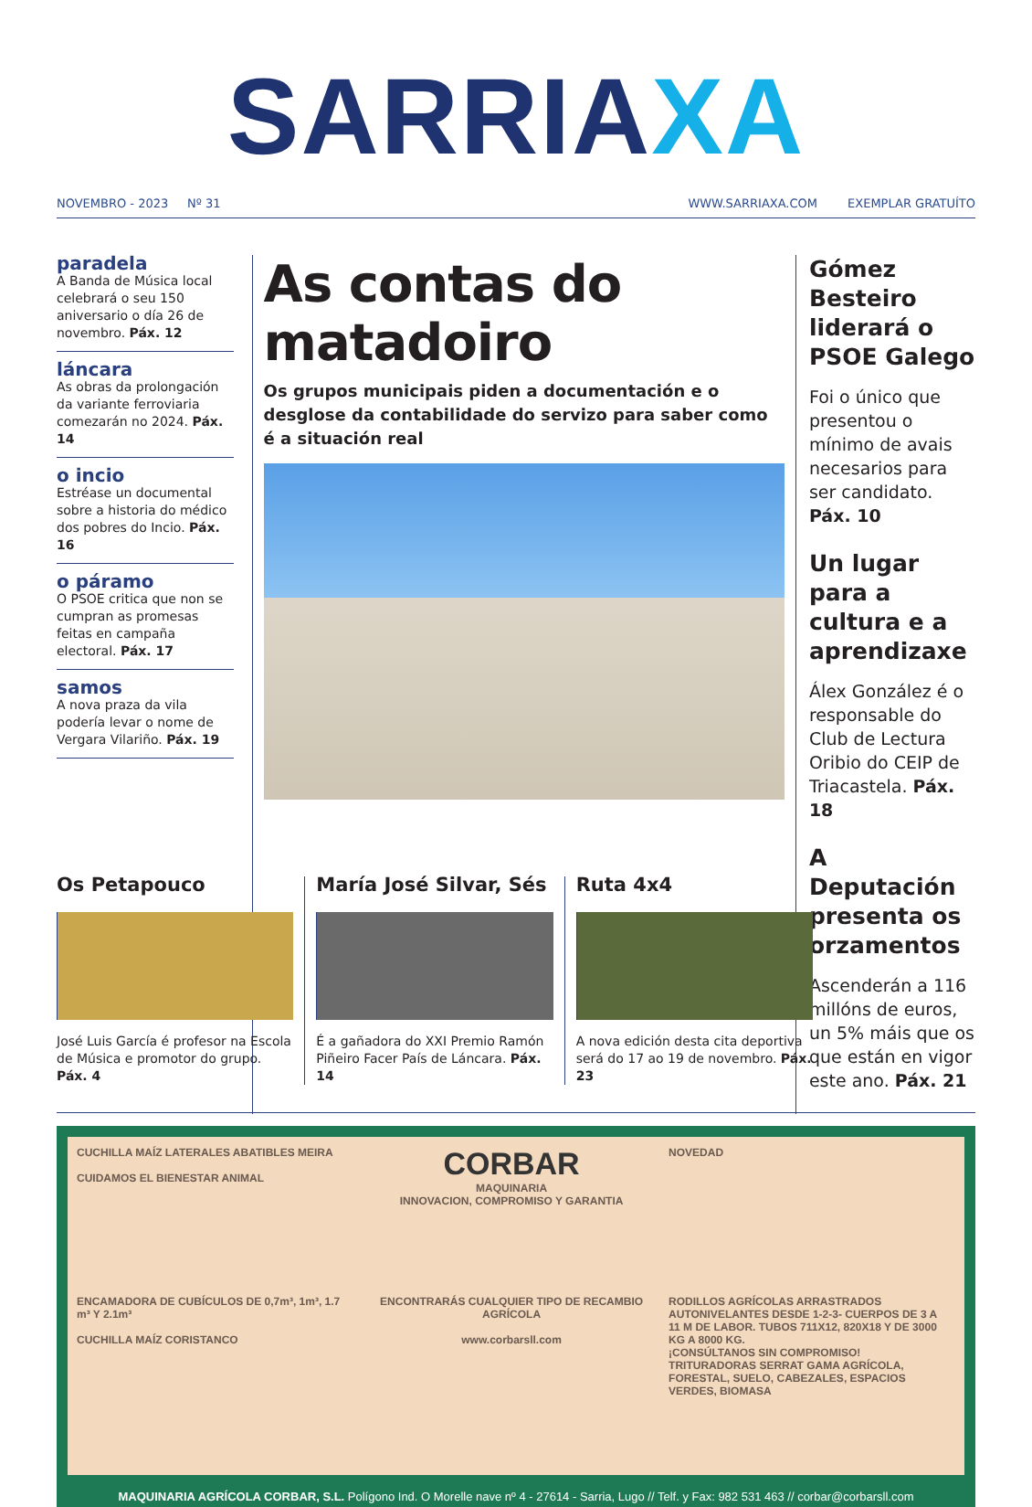SARRIAXA
NOVEMBRO - 2023 Nº 31 WWW.SARRIAXA.COM EXEMPLAR GRATUÍTO
paradela
A Banda de Música local celebrará o seu 150 aniversario o día 26 de novembro. Páx. 12
láncara
As obras da prolongación da variante ferroviaria comezarán no 2024. Páx. 14
o incio
Estréase un documental sobre a historia do médico dos pobres do Incio. Páx. 16
o páramo
O PSOE critica que non se cumpran as promesas feitas en campaña electoral. Páx. 17
samos
A nova praza da vila podería levar o nome de Vergara Vilariño. Páx. 19
As contas do matadoiro
Os grupos municipais piden a documentación e o desglose da contabilidade do servizo para saber como é a situación real
Gómez Besteiro liderará o PSOE Galego
Foi o único que presentou o mínimo de avais necesarios para ser candidato. Páx. 10
Un lugar para a cultura e a aprendizaxe
Álex González é o responsable do Club de Lectura Oribio do CEIP de Triacastela. Páx. 18
A Deputación presenta os orzamentos
Ascenderán a 116 millóns de euros, un 5% máis que os que están en vigor este ano. Páx. 21
Os Petapouco
José Luis García é profesor na Escola de Música e promotor do grupo. Páx. 4
María José Silvar, Sés
É a gañadora do XXI Premio Ramón Piñeiro Facer País de Láncara. Páx. 14
Ruta 4x4
A nova edición desta cita deportiva será do 17 ao 19 de novembro. Páx. 23
CUCHILLA MAÍZ LATERALES ABATIBLES MEIRA
CUIDAMOS EL BIENESTAR ANIMAL
CORBAR
MAQUINARIA
INNOVACION, COMPROMISO Y GARANTIA
NOVEDAD
ENCAMADORA DE CUBÍCULOS DE 0,7m³, 1m³, 1.7 m³ Y 2.1m³
CUCHILLA MAÍZ CORISTANCO
ENCONTRARÁS CUALQUIER TIPO DE RECAMBIO AGRÍCOLA
www.corbarsll.com
RODILLOS AGRÍCOLAS ARRASTRADOS AUTONIVELANTES DESDE 1-2-3- CUERPOS DE 3 A 11 M DE LABOR. TUBOS 711X12, 820X18 Y DE 3000 KG A 8000 KG.
¡CONSÚLTANOS SIN COMPROMISO!
TRITURADORAS SERRAT GAMA AGRÍCOLA, FORESTAL, SUELO, CABEZALES, ESPACIOS VERDES, BIOMASA
MAQUINARIA AGRÍCOLA CORBAR, S.L. Polígono Ind. O Morelle nave nº 4 - 27614 - Sarria, Lugo // Telf. y Fax: 982 531 463 // corbar@corbarsll.com